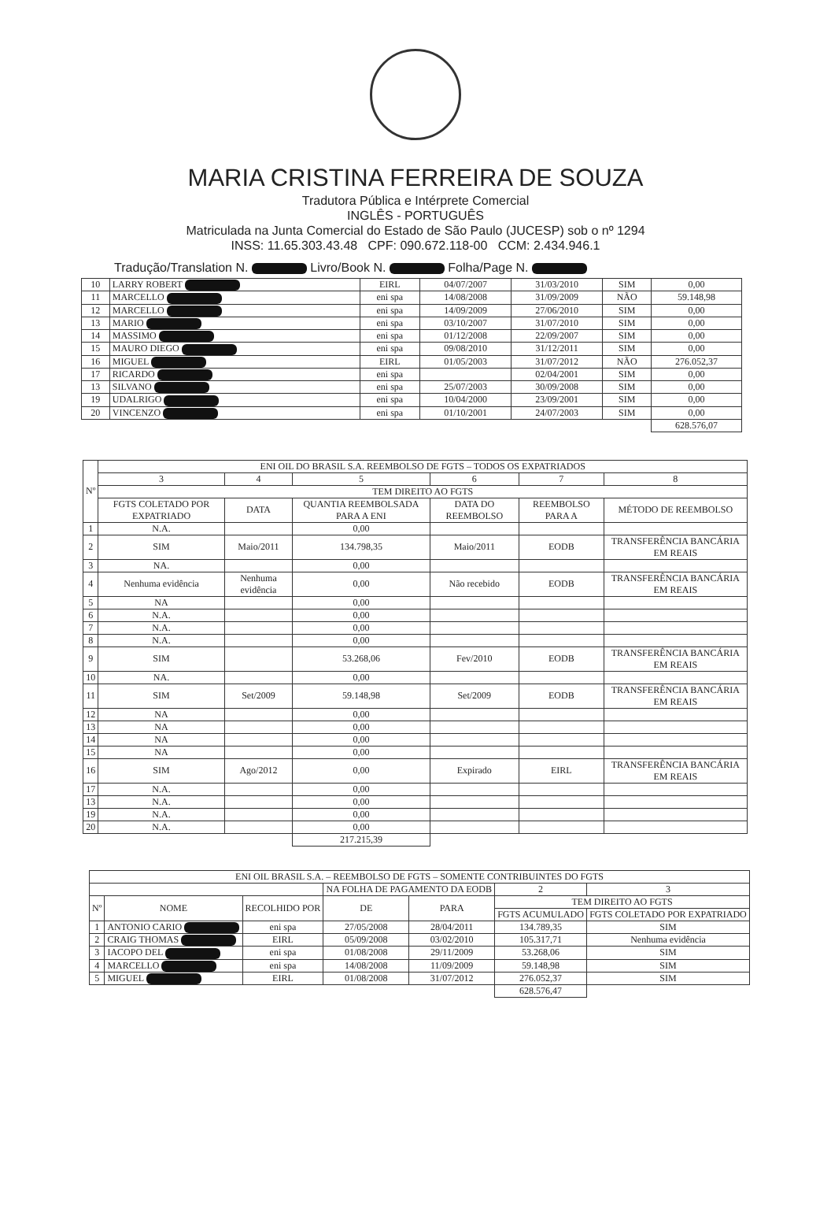MARIA CRISTINA FERREIRA DE SOUZA
Tradutora Pública e Intérprete Comercial
INGLÊS - PORTUGUÊS
Matriculada na Junta Comercial do Estado de São Paulo (JUCESP) sob o nº 1294
INSS: 11.65.303.43.48 CPF: 090.672.118-00 CCM: 2.434.946.1
Tradução/Translation N. Livro/Book N. Folha/Page N.
| 10 | LARRY ROBERT | EIRL | 04/07/2007 | 31/03/2010 | SIM | 0,00 |
| 11 | MARCELLO | eni spa | 14/08/2008 | 31/09/2009 | NÃO | 59.148,98 |
| 12 | MARCELLO | eni spa | 14/09/2009 | 27/06/2010 | SIM | 0,00 |
| 13 | MARIO | eni spa | 03/10/2007 | 31/07/2010 | SIM | 0,00 |
| 14 | MASSIMO | eni spa | 01/12/2008 | 22/09/2007 | SIM | 0,00 |
| 15 | MAURO DIEGO | eni spa | 09/08/2010 | 31/12/2011 | SIM | 0,00 |
| 16 | MIGUEL | EIRL | 01/05/2003 | 31/07/2012 | NÃO | 276.052,37 |
| 17 | RICARDO | eni spa | | 02/04/2001 | SIM | 0,00 |
| 13 | SILVANO | eni spa | 25/07/2003 | 30/09/2008 | SIM | 0,00 |
| 19 | UDALRIGO | eni spa | 10/04/2000 | 23/09/2001 | SIM | 0,00 |
| 20 | VINCENZO | eni spa | 01/10/2001 | 24/07/2003 | SIM | 0,00 |
| | | | | | | 628.576,07 |
| Nº | ENI OIL DO BRASIL S.A. REEMBOLSO DE FGTS – TODOS OS EXPATRIADOS | | | | | |
| --- | --- | --- | --- | --- | --- | --- |
| | 3 | 4 | 5 | 6 | 7 | 8 |
| | TEM DIREITO AO FGTS | | | | | |
| | FGTS COLETADO POR EXPATRIADO | DATA | QUANTIA REEMBOLSADA PARA A ENI | DATA DO REEMBOLSO | REEMBOLSO PARA A | MÉTODO DE REEMBOLSO |
| 1 | N.A. | | 0,00 | | | |
| 2 | SIM | Maio/2011 | 134.798,35 | Maio/2011 | EODB | TRANSFERÊNCIA BANCÁRIA EM REAIS |
| 3 | NA. | | 0,00 | | | |
| 4 | Nenhuma evidência | Nenhuma evidência | 0,00 | Não recebido | EODB | TRANSFERÊNCIA BANCÁRIA EM REAIS |
| 5 | NA | | 0,00 | | | |
| 6 | N.A. | | 0,00 | | | |
| 7 | N.A. | | 0,00 | | | |
| 8 | N.A. | | 0,00 | | | |
| 9 | SIM | | 53.268,06 | Fev/2010 | EODB | TRANSFERÊNCIA BANCÁRIA EM REAIS |
| 10 | NA. | | 0,00 | | | |
| 11 | SIM | Set/2009 | 59.148,98 | Set/2009 | EODB | TRANSFERÊNCIA BANCÁRIA EM REAIS |
| 12 | NA | | 0,00 | | | |
| 13 | NA | | 0,00 | | | |
| 14 | NA | | 0,00 | | | |
| 15 | NA | | 0,00 | | | |
| 16 | SIM | Ago/2012 | 0,00 | Expirado | EIRL | TRANSFERÊNCIA BANCÁRIA EM REAIS |
| 17 | N.A. | | 0,00 | | | |
| 13 | N.A. | | 0,00 | | | |
| 19 | N.A. | | 0,00 | | | |
| 20 | N.A. | | 0,00 | | | |
| | | | 217.215,39 | | | |
| ENI OIL BRASIL S.A. – REEMBOLSO DE FGTS – SOMENTE CONTRIBUINTES DO FGTS | | | | | | |
| --- | --- | --- | --- | --- | --- | --- |
| | | | NA FOLHA DE PAGAMENTO DA EODB | | 2 | 3 |
| Nº | NOME | RECOLHIDO POR | DE | PARA | TEM DIREITO AO FGTS | |
| | | | | | FGTS ACUMULADO | FGTS COLETADO POR EXPATRIADO |
| 1 | ANTONIO CARIO | eni spa | 27/05/2008 | 28/04/2011 | 134.789,35 | SIM |
| 2 | CRAIG THOMAS | EIRL | 05/09/2008 | 03/02/2010 | 105.317,71 | Nenhuma evidência |
| 3 | IACOPO DEL | eni spa | 01/08/2008 | 29/11/2009 | 53.268,06 | SIM |
| 4 | MARCELLO | eni spa | 14/08/2008 | 11/09/2009 | 59.148,98 | SIM |
| 5 | MIGUEL | EIRL | 01/08/2008 | 31/07/2012 | 276.052,37 | SIM |
| | | | | | 628.576,47 | |